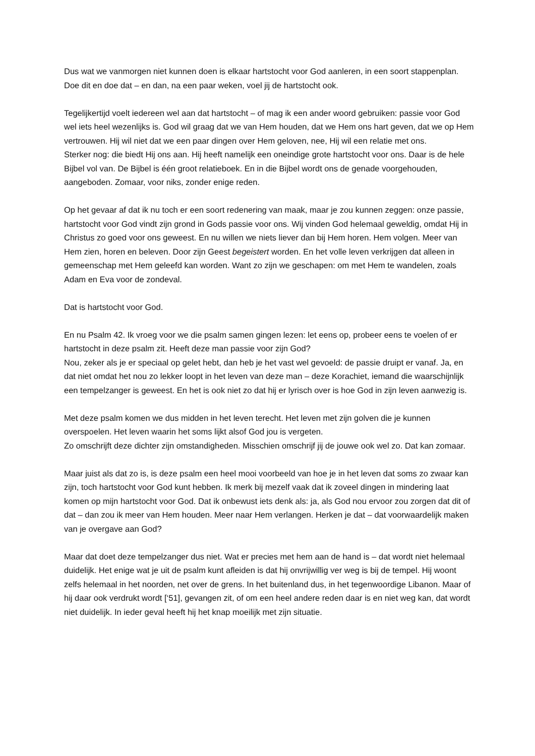Dus wat we vanmorgen niet kunnen doen is elkaar hartstocht voor God aanleren, in een soort stappenplan. Doe dit en doe dat – en dan, na een paar weken, voel jij de hartstocht ook.
Tegelijkertijd voelt iedereen wel aan dat hartstocht – of mag ik een ander woord gebruiken: passie voor God wel iets heel wezenlijks is. God wil graag dat we van Hem houden, dat we Hem ons hart geven, dat we op Hem vertrouwen. Hij wil niet dat we een paar dingen over Hem geloven, nee, Hij wil een relatie met ons.
Sterker nog: die biedt Hij ons aan. Hij heeft namelijk een oneindige grote hartstocht voor ons. Daar is de hele Bijbel vol van. De Bijbel is één groot relatieboek. En in die Bijbel wordt ons de genade voorgehouden, aangeboden. Zomaar, voor niks, zonder enige reden.
Op het gevaar af dat ik nu toch er een soort redenering van maak, maar je zou kunnen zeggen: onze passie, hartstocht voor God vindt zijn grond in Gods passie voor ons. Wij vinden God helemaal geweldig, omdat Hij in Christus zo goed voor ons geweest. En nu willen we niets liever dan bij Hem horen. Hem volgen. Meer van Hem zien, horen en beleven. Door zijn Geest begeistert worden. En het volle leven verkrijgen dat alleen in gemeenschap met Hem geleefd kan worden. Want zo zijn we geschapen: om met Hem te wandelen, zoals Adam en Eva voor de zondeval.
Dat is hartstocht voor God.
En nu Psalm 42. Ik vroeg voor we die psalm samen gingen lezen: let eens op, probeer eens te voelen of er hartstocht in deze psalm zit. Heeft deze man passie voor zijn God?
Nou, zeker als je er speciaal op gelet hebt, dan heb je het vast wel gevoeld: de passie druipt er vanaf. Ja, en dat niet omdat het nou zo lekker loopt in het leven van deze man – deze Korachiet, iemand die waarschijnlijk een tempelzanger is geweest. En het is ook niet zo dat hij er lyrisch over is hoe God in zijn leven aanwezig is.
Met deze psalm komen we dus midden in het leven terecht. Het leven met zijn golven die je kunnen overspoelen. Het leven waarin het soms lijkt alsof God jou is vergeten.
Zo omschrijft deze dichter zijn omstandigheden. Misschien omschrijf jij de jouwe ook wel zo. Dat kan zomaar.
Maar juist als dat zo is, is deze psalm een heel mooi voorbeeld van hoe je in het leven dat soms zo zwaar kan zijn, toch hartstocht voor God kunt hebben. Ik merk bij mezelf vaak dat ik zoveel dingen in mindering laat komen op mijn hartstocht voor God. Dat ik onbewust iets denk als: ja, als God nou ervoor zou zorgen dat dit of dat – dan zou ik meer van Hem houden. Meer naar Hem verlangen. Herken je dat – dat voorwaardelijk maken van je overgave aan God?
Maar dat doet deze tempelzanger dus niet. Wat er precies met hem aan de hand is – dat wordt niet helemaal duidelijk. Het enige wat je uit de psalm kunt afleiden is dat hij onvrijwillig ver weg is bij de tempel. Hij woont zelfs helemaal in het noorden, net over de grens. In het buitenland dus, in het tegenwoordige Libanon. Maar of hij daar ook verdrukt wordt [‘51], gevangen zit, of om een heel andere reden daar is en niet weg kan, dat wordt niet duidelijk. In ieder geval heeft hij het knap moeilijk met zijn situatie.